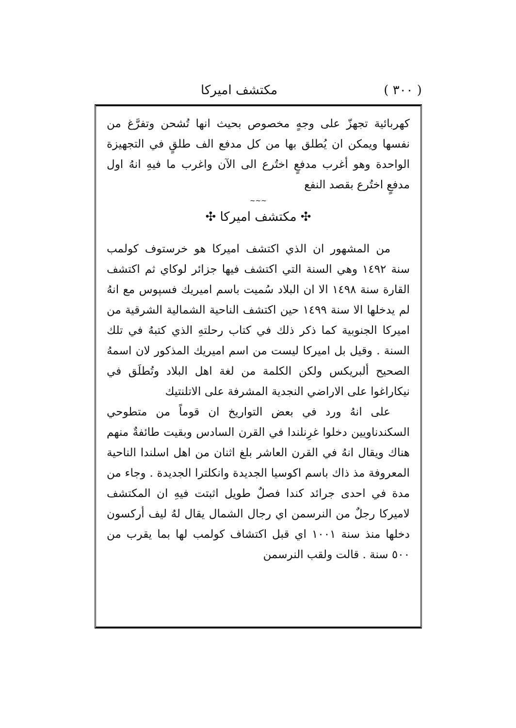( ٣٠٠ ) مكتشف اميركا
كهربائية تجهزّ على وجهٍ مخصوص بحيث انها تُشحن وتفرَّغ من نفسها ويمكن ان يُطلق بها من كل مدفع الف طلقٍ في التجهيزة الواحدة وهو أغرب مدفعٍ اختُرع الى الآن واغرب ما فيهِ انهُ اول مدفعٍ اختُرع بقصد النفع
~~~
✣ مكتشف اميركا ✣
من المشهور ان الذي اكتشف اميركا هو خرستوف كولمب سنة ١٤٩٢ وهي السنة التي اكتشف فيها جزائر لوكاي ثم اكتشف القارة سنة ١٤٩٨ الا ان البلاد سُميت باسم اميريك فسپوس مع انهُ لم يدخلها الا سنة ١٤٩٩ حين اكتشف الناحية الشمالية الشرقية من اميركا الجنوبية كما ذكر ذلك في كتاب رحلتهِ الذي كتبهُ في تلك السنة . وقيل بل اميركا ليست من اسم اميريك المذكور لان اسمهُ الصحيح ألبريكس ولكن الكلمة من لغة اهل البلاد وتُطلَق في نيكاراغوا على الاراضي النجدية المشرفة على الاتلنتيك
على انهُ ورد في بعض التواريخ ان قوماً من متطوحي السكندناويين دخلوا غرِنلندا في القرن السادس وبقيت طائفةٌ منهم هناك ويقال انهُ في القرن العاشر بلغ اثنان من اهل اسلندا الناحية المعروفة مذ ذاك باسم اكوسيا الجديدة وانكلترا الجديدة . وجاء من مدة في احدى جرائد كندا فصلٌ طويل اثبتت فيهِ ان المكتشف لاميركا رجلٌ من النرسمن اي رجال الشمال يقال لهُ ليف أركسون دخلها منذ سنة ١٠٠١ اي قبل اكتشاف كولمب لها بما يقرب من ٥٠٠ سنة . قالت ولقب النرسمن